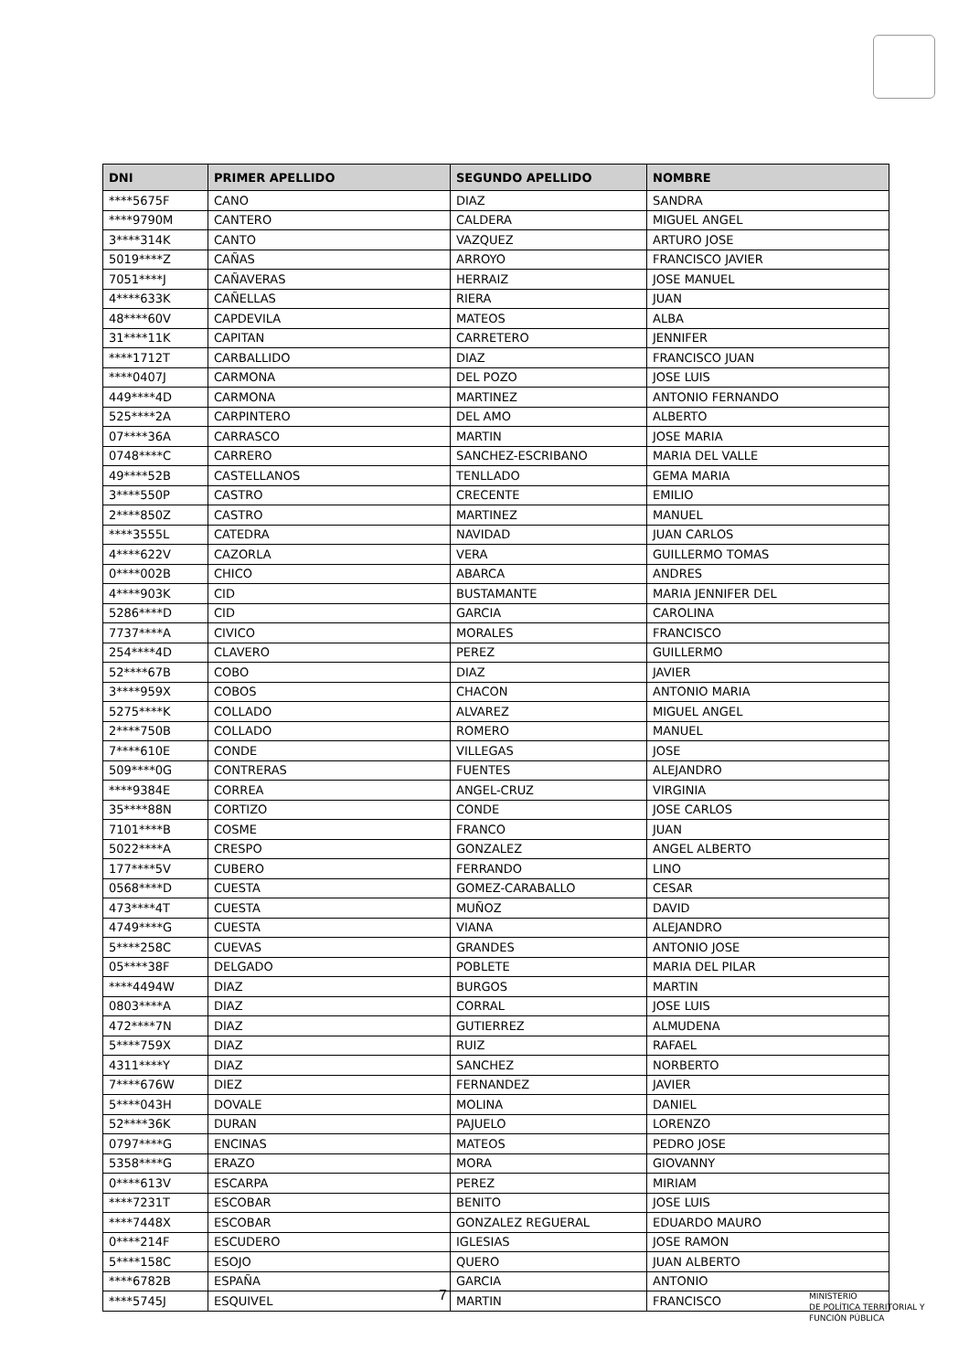| DNI | PRIMER APELLIDO | SEGUNDO APELLIDO | NOMBRE |
| --- | --- | --- | --- |
| ****5675F | CANO | DIAZ | SANDRA |
| ****9790M | CANTERO | CALDERA | MIGUEL ANGEL |
| 3****314K | CANTO | VAZQUEZ | ARTURO JOSE |
| 5019****Z | CAÑAS | ARROYO | FRANCISCO JAVIER |
| 7051****J | CAÑAVERAS | HERRAIZ | JOSE MANUEL |
| 4****633K | CAÑELLAS | RIERA | JUAN |
| 48****60V | CAPDEVILA | MATEOS | ALBA |
| 31****11K | CAPITAN | CARRETERO | JENNIFER |
| ****1712T | CARBALLIDO | DIAZ | FRANCISCO JUAN |
| ****0407J | CARMONA | DEL POZO | JOSE LUIS |
| 449****4D | CARMONA | MARTINEZ | ANTONIO FERNANDO |
| 525****2A | CARPINTERO | DEL AMO | ALBERTO |
| 07****36A | CARRASCO | MARTIN | JOSE MARIA |
| 0748****C | CARRERO | SANCHEZ-ESCRIBANO | MARIA DEL VALLE |
| 49****52B | CASTELLANOS | TENLLADO | GEMA MARIA |
| 3****550P | CASTRO | CRECENTE | EMILIO |
| 2****850Z | CASTRO | MARTINEZ | MANUEL |
| ****3555L | CATEDRA | NAVIDAD | JUAN CARLOS |
| 4****622V | CAZORLA | VERA | GUILLERMO TOMAS |
| 0****002B | CHICO | ABARCA | ANDRES |
| 4****903K | CID | BUSTAMANTE | MARIA JENNIFER DEL |
| 5286****D | CID | GARCIA | CAROLINA |
| 7737****A | CIVICO | MORALES | FRANCISCO |
| 254****4D | CLAVERO | PEREZ | GUILLERMO |
| 52****67B | COBO | DIAZ | JAVIER |
| 3****959X | COBOS | CHACON | ANTONIO MARIA |
| 5275****K | COLLADO | ALVAREZ | MIGUEL ANGEL |
| 2****750B | COLLADO | ROMERO | MANUEL |
| 7****610E | CONDE | VILLEGAS | JOSE |
| 509****0G | CONTRERAS | FUENTES | ALEJANDRO |
| ****9384E | CORREA | ANGEL-CRUZ | VIRGINIA |
| 35****88N | CORTIZO | CONDE | JOSE CARLOS |
| 7101****B | COSME | FRANCO | JUAN |
| 5022****A | CRESPO | GONZALEZ | ANGEL ALBERTO |
| 177****5V | CUBERO | FERRANDO | LINO |
| 0568****D | CUESTA | GOMEZ-CARABALLO | CESAR |
| 473****4T | CUESTA | MUÑOZ | DAVID |
| 4749****G | CUESTA | VIANA | ALEJANDRO |
| 5****258C | CUEVAS | GRANDES | ANTONIO JOSE |
| 05****38F | DELGADO | POBLETE | MARIA DEL PILAR |
| ****4494W | DIAZ | BURGOS | MARTIN |
| 0803****A | DIAZ | CORRAL | JOSE LUIS |
| 472****7N | DIAZ | GUTIERREZ | ALMUDENA |
| 5****759X | DIAZ | RUIZ | RAFAEL |
| 4311****Y | DIAZ | SANCHEZ | NORBERTO |
| 7****676W | DIEZ | FERNANDEZ | JAVIER |
| 5****043H | DOVALE | MOLINA | DANIEL |
| 52****36K | DURAN | PAJUELO | LORENZO |
| 0797****G | ENCINAS | MATEOS | PEDRO JOSE |
| 5358****G | ERAZO | MORA | GIOVANNY |
| 0****613V | ESCARPA | PEREZ | MIRIAM |
| ****7231T | ESCOBAR | BENITO | JOSE LUIS |
| ****7448X | ESCOBAR | GONZALEZ REGUERAL | EDUARDO MAURO |
| 0****214F | ESCUDERO | IGLESIAS | JOSE RAMON |
| 5****158C | ESOJO | QUERO | JUAN ALBERTO |
| ****6782B | ESPAÑA | GARCIA | ANTONIO |
| ****5745J | ESQUIVEL | MARTIN | FRANCISCO |
7
MINISTERIO
DE POLÍTICA TERRITORIAL Y
FUNCIÓN PÚBLICA